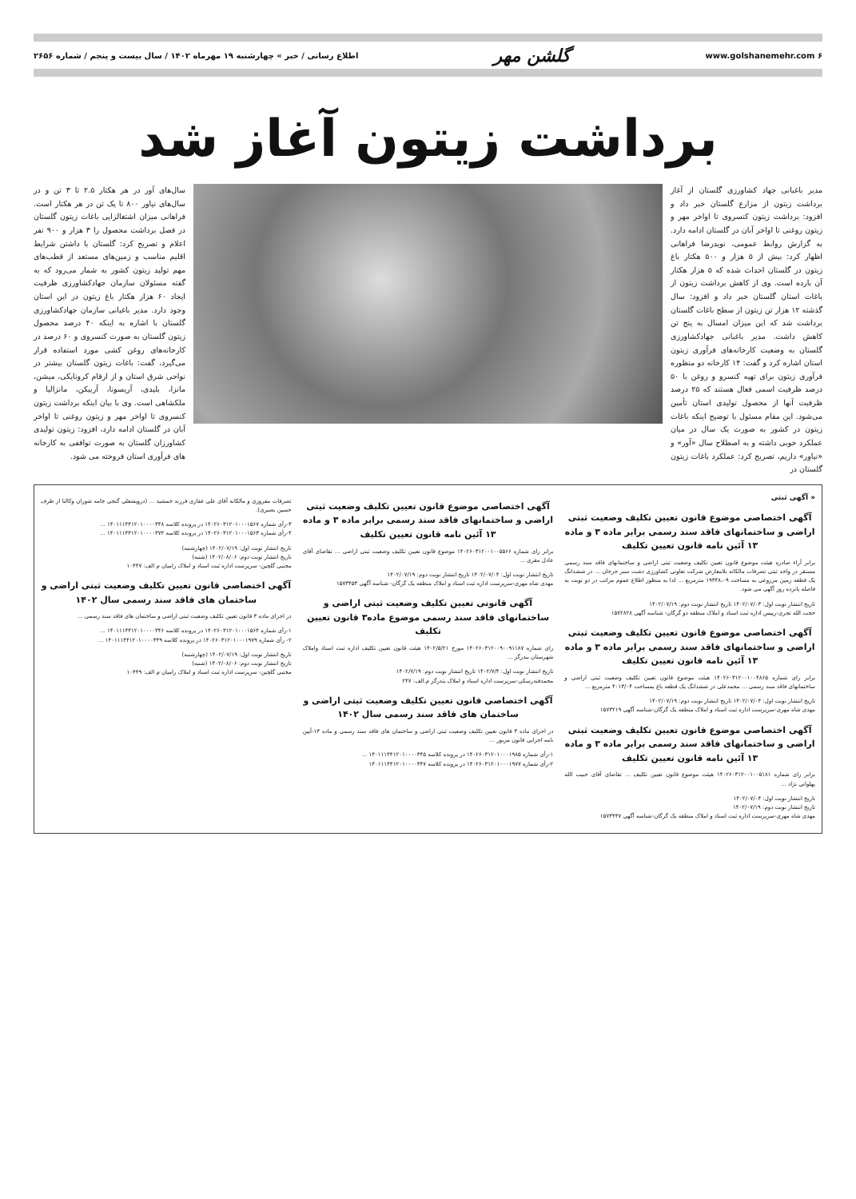۶ www.golshanemehr.com گلشن مهر اطلاع رسانی / خبر » چهارشنبه ۱۹ مهرماه ۱۴۰۲ / سال بیست و پنجم / شماره ۲۶۵۶
برداشت زیتون آغاز شد
مدیر باغبانی جهاد کشاورزی گلستان از آغاز برداشت زیتون از مزارع گلستان خبر داد و افزود: برداشت زیتون کنسروی تا اواخر مهر و زیتون روغنی تا اواخر آبان در گلستان ادامه دارد. به گزارش روابط عمومی، نویدرضا فراهانی اظهار کرد: بیش از ۵ هزار و ۵۰۰ هکتار باغ زیتون در گلستان احداث شده که ۵ هزار هکتار آن بارده است. وی از کاهش برداشت زیتون از باغات استان گلستان خبر داد و افزود: سال گذشته ۱۲ هزار تن زیتون از سطح باغات گلستان برداشت شد که این میزان امسال به پنج تن کاهش داشت. مدیر باغبانی جهادکشاورزی گلستان به وضعیت کارخانه‌های فرآوری زیتون استان اشاره کرد و گفت: ۱۴ کارخانه دو منظوره فرآوری زیتون برای تهیه کنسرو و روغن با ۵۰ درصد ظرفیت اسمی فعال هستند که ۲۵ درصد ظرفیت آنها از محصول تولیدی استان تأمین می‌شود. این مقام مسئول با توضیح اینکه باغات زیتون در کشور به صورت یک سال در میان عملکرد خوبی داشته و به اصطلاح سال «آور» و «نیاور» داریم، تصریح کرد: عملکرد باغات زیتون گلستان در
سال‌های آور در هر هکتار ۲.۵ تا ۳ تن و در سال‌های نیاور ۸۰۰ تا یک تن در هر هکتار است. فراهانی میزان اشتغالزایی باغات زیتون گلستان در فصل برداشت محصول را ۳ هزار و ۹۰۰ نفر اعلام و تصریح کرد: گلستان با داشتن شرایط اقلیم مناسب و زمین‌های مستعد از قطب‌های مهم تولید زیتون کشور به شمار می‌رود که به گفته مسئولان سازمان جهادکشاورزی ظرفیت ایجاد ۶۰ هزار هکتار باغ زیتون در این استان وجود دارد. مدیر باغبانی سازمان جهادکشاورزی گلستان با اشاره به اینکه ۴۰ درصد محصول زیتون گلستان به صورت کنسروی و ۶۰ درصد در کارخانه‌های روغن کشی مورد استفاده قرار می‌گیرد، گفت: باغات زیتون گلستان بیشتر در نواحی شرق استان و از ارقام کرونایکی، میشن، مانزا، بلیدی، آریسونا، آربیکن، مانزالیا و ملکشاهی است. وی با بیان اینکه برداشت زیتون کنسروی تا اواخر مهر و زیتون روغنی تا اواخر آبان در گلستان ادامه دارد، افزود: زیتون تولیدی کشاورزان گلستان به صورت توافقی به کارخانه های فرآوری استان فروخته می شود.
« آگهی ثبتی
آگهی اختصاصی موضوع قانون تعیین تکلیف وضعیت ثبتی اراضی و ساختمانهای فاقد سند رسمی برابر ماده ۳ و ماده ۱۳ آئین نامه قانون تعیین تکلیف
برابر آراء صادره هیئت موضوع قانون تعیین تکلیف وضعیت ثبتی اراضی و ساختمانهای فاقد سند رسمی مستقر در واحد ثبتی تصرفات مالکانه بلامعارض شرکت تعاونی کشاورزی دشت سبز جرجان ... در ششدانگ یک قطعه زمین مزروعی به مساحت ۱۹۳۴۸،۰۹ مترمربع ... لذا به منظور اطلاع عموم مراتب در دو نوبت به فاصله پانزده روز آگهی می شود.
تاریخ انتشار نوبت اول: ۱۴۰۲/۰۷/۰۳ تاریخ انتشار نوبت دوم: ۱۴۰۲/۰۷/۱۹
حجت الله تجری-رییس اداره ثبت اسناد و املاک منطقه دو گرگان- شناسه آگهی ۱۵۷۲۸۲۸
آگهی اختصاصی موضوع قانون تعیین تکلیف وضعیت ثبتی اراضی و ساختمانهای فاقد سند رسمی برابر ماده ۳ و ماده ۱۳ آئین نامه قانون تعیین تکلیف
برابر رای شماره ۱۴۰۲۶۰۳۱۲۰۰۱۰۰۴۸۶۵ هیئت موضوع قانون تعیین تکلیف وضعیت ثبتی اراضی و ساختمانهای فاقد سند رسمی ... محمدعلی در ششدانگ یک قطعه باغ بمساحت ۴۰۱۳/۰۴ مترمربع ...
تاریخ انتشار نوبت اول: ۱۴۰۲/۰۷/۰۴ تاریخ انتشار نوبت دوم: ۱۴۰۲/۰۷/۱۹
مهدی شاه مهری-سرپرست اداره ثبت اسناد و املاک منطقه یک گرگان-شناسه آگهی ۱۵۷۳۲۱۹
آگهی اختصاصی موضوع قانون تعیین تکلیف وضعیت ثبتی اراضی و ساختمانهای فاقد سند رسمی برابر ماده ۳ و ماده ۱۳ آئین نامه قانون تعیین تکلیف
برابر رای شماره ۱۴۰۲۶۰۳۱۲۰۰۱۰۰۵۱۸۱ هیئت موضوع قانون تعیین تکلیف ... تقاضای آقای حبیب الله پهلوانی نژاد ...
تاریخ انتشار نوبت اول: ۱۴۰۲/۰۷/۰۴
تاریخ انتشار نوبت دوم: ۱۴۰۲/۰۷/۱۹
مهدی شاه مهری-سرپرست اداره ثبت اسناد و املاک منطقه یک گرگان-شناسه آگهی ۱۵۷۳۴۴۷
آگهی اختصاصی موضوع قانون تعیین تکلیف وضعیت ثبتی اراضی و ساختمانهای فاقد سند رسمی برابر ماده ۳ و ماده ۱۳ آئین نامه قانون تعیین تکلیف
برابر رای شماره ۱۴۰۲۶۰۳۱۲۰۰۱۰۰۵۵۶۶ موضوع قانون تعیین تکلیف وضعیت ثبتی اراضی ... تقاضای آقای عادل مقری ...
تاریخ انتشار نوبت اول: ۱۴۰۲/۰۷/۰۴ تاریخ انتشار نوبت دوم: ۱۴۰۲/۰۷/۱۹
مهدی شاه مهری-سرپرست اداره ثبت اسناد و املاک منطقه یک گرگان- شناسه آگهی ۱۵۷۳۴۵۳
آگهی قانونی تعیین تکلیف وضعیت ثبتی اراضی و ساختمانهای فاقد سند رسمی موضوع ماده۳ قانون تعیین تکلیف
رای شماره ۱۴۰۲۶۰۳۱۲۰۰۹۰۰۹۱۱۸۷ مورخ ۱۴۰۲/۵/۲۱ هیئت قانون تعیین تکلیف اداره ثبت اسناد واملاک شهرستان بندرگز ...
تاریخ انتشار نوبت اول: ۱۴۰۲/۷/۴ تاریخ انتشار نوبت دوم: ۱۴۰۲/۷/۱۹
محمدفندرسکی-سرپرست اداره اسناد و املاک بندرگز م.الف: ۲۴۷
آگهی اختصاصی قانون تعیین تکلیف وضعیت ثبتی اراضی و ساختمان های فاقد سند رسمی سال ۱۴۰۲
در اجرای ماده ۳ قانون تعیین تکلیف وضعیت ثبتی اراضی و ساختمان های فاقد سند رسمی و ماده ۱۳-آیین نامه اجرایی قانون مزبور ...
۱-رأی شماره ۱۴۰۲۶۰۳۱۲۰۱۰۰۰۱۹۸۵ در پرونده کلاسه ۱۴۰۱۱۱۴۴۱۲۰۱۰۰۰۰۳۴۵ ...
۲-رأی شماره ۱۴۰۲۶۰۳۱۲۰۱۰۰۰۱۹۷۷ در پرونده کلاسه ۱۴۰۱۱۱۴۴۱۲۰۱۰۰۰۰۳۴۷
تصرفات مفروزی و مالکانه آقای علی غفاری فرزند جمشید ... (درویشعلی گنجی جامه شوران وکالتا از طرف حسین بصیری).
۳-رأی شماره ۱۴۰۲۶۰۳۱۲۰۱۰۰۰۱۵۶۷ در پرونده کلاسه ۱۴۰۱۱۱۴۴۱۲۰۱۰۰۰۰۳۴۸ ...
۴-رأی شماره ۱۴۰۲۶۰۳۱۲۰۱۰۰۰۱۵۶۳ در پرونده کلاسه ۱۴۰۱۱۱۴۴۱۲۰۱۰۰۰۰۳۷۴ ...
تاریخ انتشار نوبت اول: ۱۴۰۲/۰۷/۱۹ (چهارشنبه)
تاریخ انتشار نوبت دوم: ۱۴۰۲/۰۸/۰۶ (شنبه)
مجتبی گلچین- سرپرست اداره ثبت اسناد و املاک رامیان م الف: ۱۰۴۴۷
آگهی اختصاصی قانون تعیین تکلیف وضعیت ثبتی اراضی و ساختمان های فاقد سند رسمی سال ۱۴۰۲
در اجرای ماده ۳ قانون تعیین تکلیف وضعیت ثبتی اراضی و ساختمان های فاقد سند رسمی ...
۱-رأی شماره ۱۴۰۲۶۰۳۱۲۰۱۰۰۰۱۵۶۴ در پرونده کلاسه ۱۴۰۱۱۱۴۴۱۲۰۱۰۰۰۰۳۴۶ ...
۲- رأی شماره ۱۴۰۲۶۰۳۱۲۰۱۰۰۰۱۹۷۹ در پرونده کلاسه ۱۴۰۱۱۱۴۴۱۲۰۱۰۰۰۰۳۴۹ ...
تاریخ انتشار نوبت اول: ۱۴۰۲/۰۷/۱۹ (چهارشنبه)
تاریخ انتشار نوبت دوم: ۱۴۰۲/۰۸/۰۶ (شنبه)
مجتبی گلچین- سرپرست اداره ثبت اسناد و املاک رامیان م الف: ۱۰۴۴۹